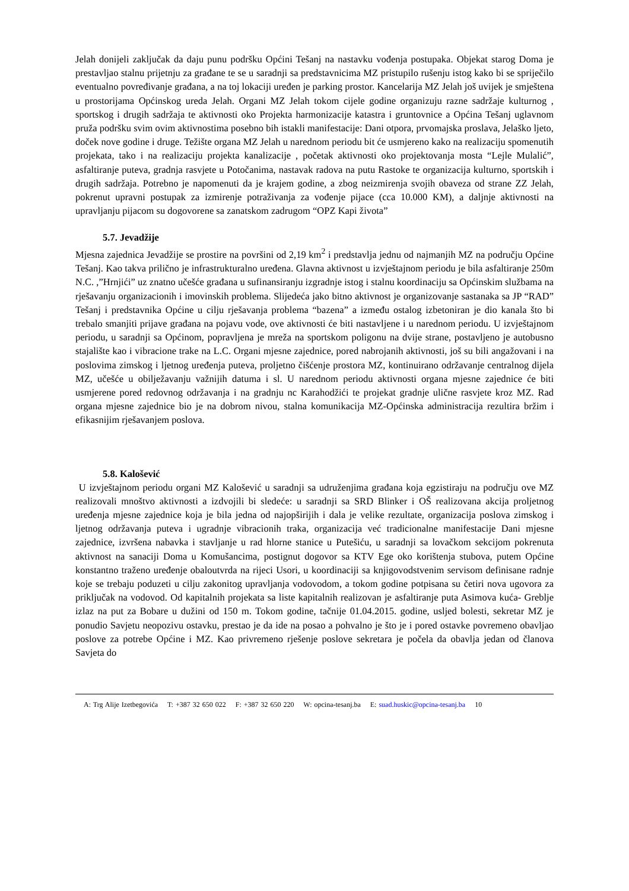Jelah donijeli zaključak da daju punu podršku Općini Tešanj na nastavku vođenja postupaka. Objekat starog Doma je prestavljao stalnu prijetnju za građane te se u saradnji sa predstavnicima MZ pristupilo rušenju istog kako bi se spriječilo eventualno povređivanje građana, a na toj lokaciji uređen je parking prostor. Kancelarija MZ Jelah još uvijek je smještena u prostorijama Općinskog ureda Jelah. Organi MZ Jelah tokom cijele godine organizuju razne sadržaje kulturnog , sportskog i drugih sadržaja te aktivnosti oko Projekta harmonizacije katastra i gruntovnice a Općina Tešanj uglavnom pruža podršku svim ovim aktivnostima posebno bih istakli manifestacije: Dani otpora, prvomajska proslava, Jelaško ljeto, doček nove godine i druge. Težište organa MZ Jelah u narednom periodu bit će usmjereno kako na realizaciju spomenutih projekata, tako i na realizaciju projekta kanalizacije , početak aktivnosti oko projektovanja mosta “Lejle Mulalić”, asfaltiranje puteva, gradnja rasvjete u Potočanima, nastavak radova na putu Rastoke te organizacija kulturno, sportskih i drugih sadržaja. Potrebno je napomenuti da je krajem godine, a zbog neizmirenja svojih obaveza od strane ZZ Jelah, pokrenut upravni postupak za izmirenje potraživanja za vođenje pijace (cca 10.000 KM), a daljnje aktivnosti na upravljanju pijacom su dogovorene sa zanatskom zadrugom “OPZ Kapi života”
5.7. Jevadžije
Mjesna zajednica Jevadžije se prostire na površini od 2,19 km<sup>2</sup> i predstavlja jednu od najmanjih MZ na području Općine Tešanj. Kao takva prilično je infrastrukturalno uređena. Glavna aktivnost u izvještajnom periodu je bila asfaltiranje 250m N.C. ,”Hrnjići” uz znatno učešće građana u sufinansiranju izgradnje istog i stalnu koordinaciju sa Općinskim službama na rješavanju organizacionih i imovinskih problema. Slijedeća jako bitno aktivnost je organizovanje sastanaka sa JP “RAD” Tešanj i predstavnika Općine u cilju rješavanja problema “bazena” a između ostalog izbetoniran je dio kanala što bi trebalo smanjiti prijave građana na pojavu vode, ove aktivnosti će biti nastavljene i u narednom periodu. U izvještajnom periodu, u saradnji sa Općinom, popravljena je mreža na sportskom poligonu na dvije strane, postavljeno je autobusno stajalište kao i vibracione trake na L.C. Organi mjesne zajednice, pored nabrojanih aktivnosti, još su bili angažovani i na poslovima zimskog i ljetnog uređenja puteva, proljetno čišćenje prostora MZ, kontinuirano održavanje centralnog dijela MZ, učešće u obilježavanju važnijih datuma i sl. U narednom periodu aktivnosti organa mjesne zajednice će biti usmjerene pored redovnog održavanja i na gradnju nc Karahodžići te projekat gradnje ulične rasvjete kroz MZ. Rad organa mjesne zajednice bio je na dobrom nivou, stalna komunikacija MZ-Općinska administracija rezultira bržim i efikasnijim rješavanjem poslova.
5.8. Kalošević
U izvještajnom periodu organi MZ Kalošević u saradnji sa udruženjima građana koja egzistiraju na području ove MZ realizovali mnoštvo aktivnosti a izdvojili bi sledeće: u saradnji sa SRD Blinker i OŠ realizovana akcija proljetnog uređenja mjesne zajednice koja je bila jedna od najopširijih i dala je velike rezultate, organizacija poslova zimskog i ljetnog održavanja puteva i ugradnje vibracionih traka, organizacija već tradicionalne manifestacije Dani mjesne zajednice, izvršena nabavka i stavljanje u rad hlorne stanice u Putešiću, u saradnji sa lovačkom sekcijom pokrenuta aktivnost na sanaciji Doma u Komušancima, postignut dogovor sa KTV Ege oko korištenja stubova, putem Općine konstantno traženo uređenje obaloutvrda na rijeci Usori, u koordinaciji sa knjigovodstvenim servisom definisane radnje koje se trebaju poduzeti u cilju zakonitog upravljanja vodovodom, a tokom godine potpisana su četiri nova ugovora za priključak na vodovod. Od kapitalnih projekata sa liste kapitalnih realizovan je asfaltiranje puta Asimova kuća- Greblje izlaz na put za Bobare u dužini od 150 m. Tokom godine, tačnije 01.04.2015. godine, usljed bolesti, sekretar MZ je ponudio Savjetu neopozivu ostavku, prestao je da ide na posao a pohvalno je što je i pored ostavke povremeno obavljao poslove za potrebe Općine i MZ. Kao privremeno rješenje poslove sekretara je počela da obavlja jedan od članova Savjeta do
A: Trg Alije Izetbegovića T: +387 32 650 022 F: +387 32 650 220 W: opcina-tesanj.ba E: suad.huskic@opcina-tesanj.ba 10